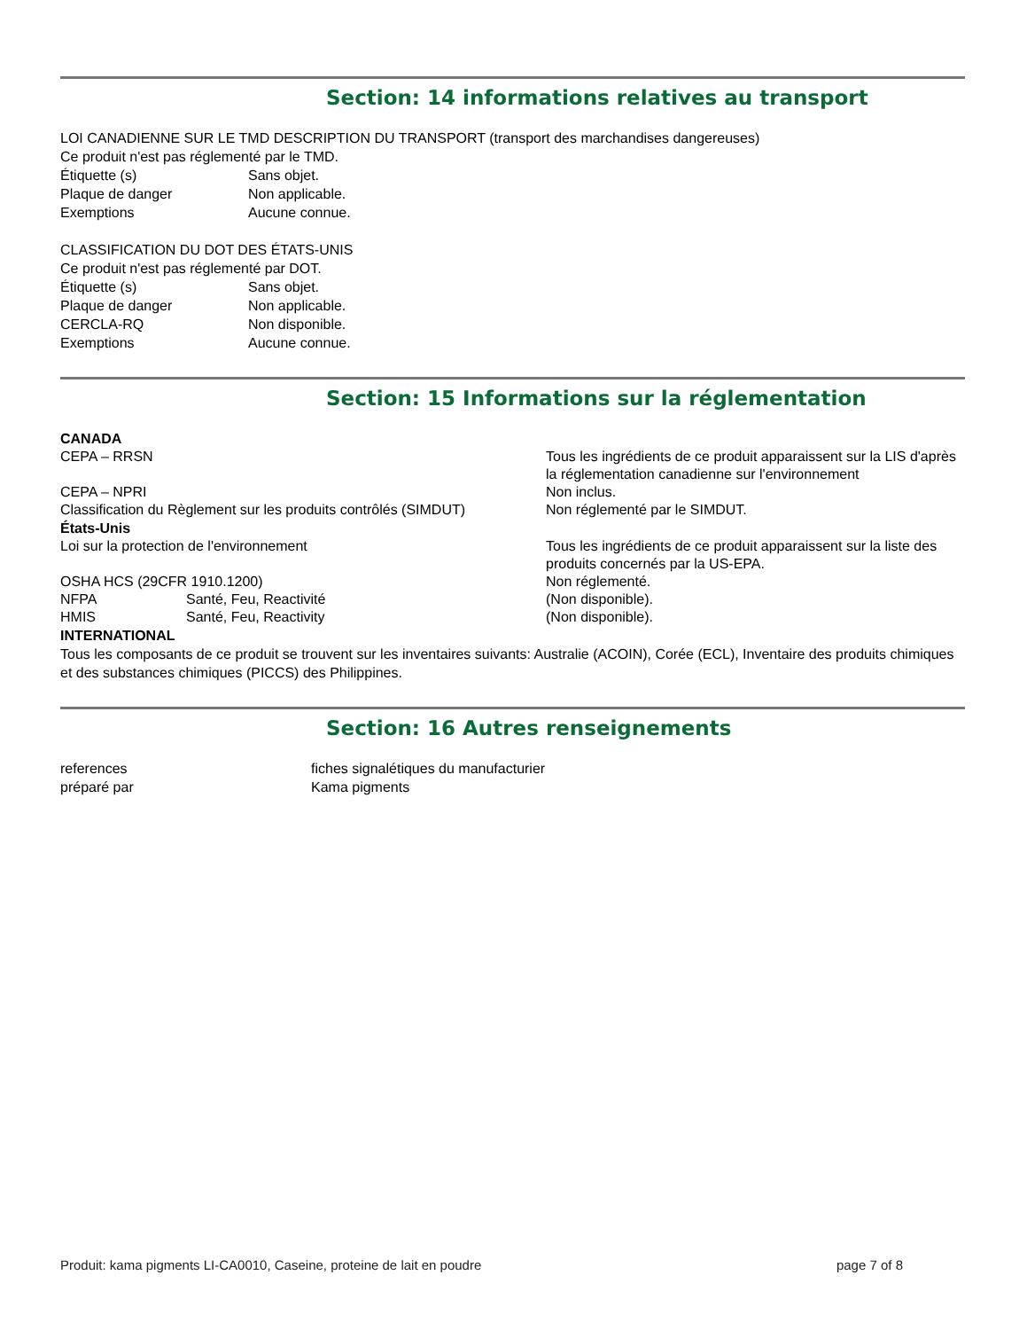Section: 14 informations relatives au transport
LOI CANADIENNE SUR LE TMD DESCRIPTION DU TRANSPORT (transport des marchandises dangereuses)
Ce produit n'est pas réglementé par le TMD.
Étiquette (s) Sans objet.
Plaque de danger Non applicable.
Exemptions Aucune connue.
CLASSIFICATION DU DOT DES ÉTATS-UNIS
Ce produit n'est pas réglementé par DOT.
Étiquette (s) Sans objet.
Plaque de danger Non applicable.
CERCLA-RQ Non disponible.
Exemptions Aucune connue.
Section: 15 Informations sur la réglementation
CANADA
CEPA – RRSN Tous les ingrédients de ce produit apparaissent sur la LIS d'après la réglementation canadienne sur l'environnement
CEPA – NPRI Non inclus.
Classification du Règlement sur les produits contrôlés (SIMDUT) Non réglementé par le SIMDUT.
États-Unis
Loi sur la protection de l'environnement Tous les ingrédients de ce produit apparaissent sur la liste des produits concernés par la US-EPA.
OSHA HCS (29CFR 1910.1200) Non réglementé.
NFPA Santé, Feu, Reactivité (Non disponible).
HMIS Santé, Feu, Reactivity (Non disponible).
INTERNATIONAL
Tous les composants de ce produit se trouvent sur les inventaires suivants: Australie (ACOIN), Corée (ECL), Inventaire des produits chimiques et des substances chimiques (PICCS) des Philippines.
Section: 16 Autres renseignements
references fiches signalétiques du manufacturier
préparé par Kama pigments
Produit: kama pigments LI-CA0010, Caseine, proteine de lait en poudre page 7 of 8